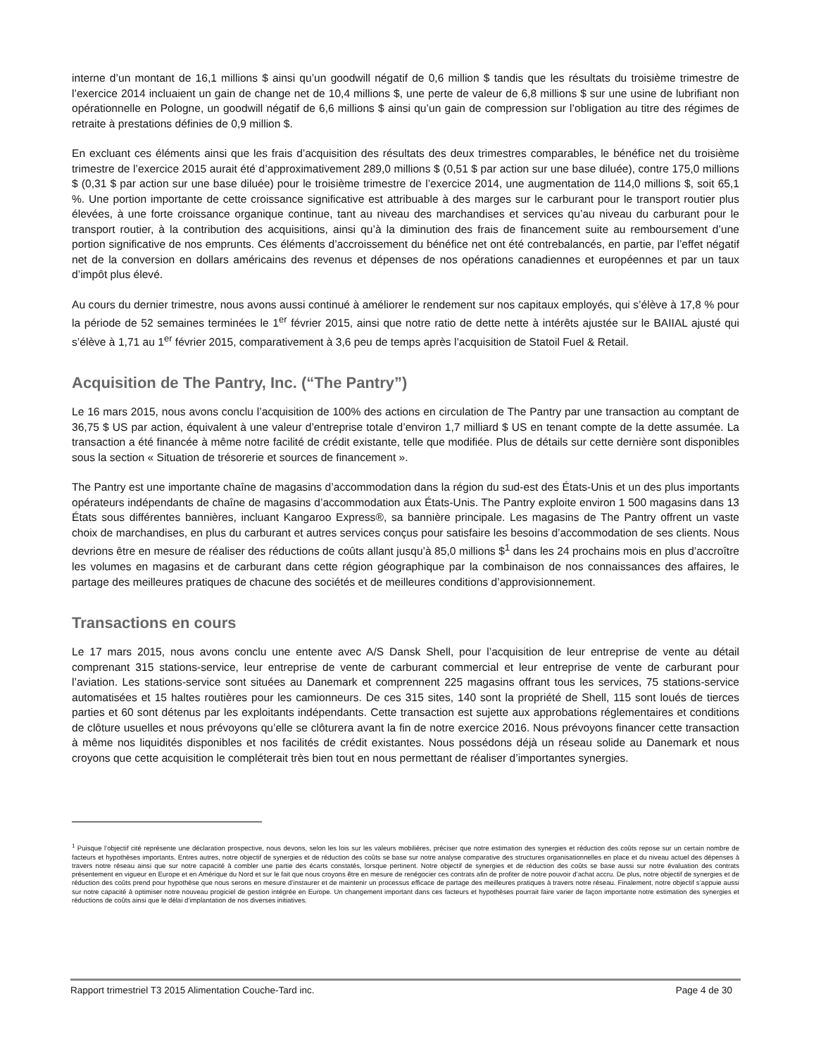interne d’un montant de 16,1 millions $ ainsi qu’un goodwill négatif de 0,6 million $ tandis que les résultats du troisième trimestre de l’exercice 2014 incluaient un gain de change net de 10,4 millions $, une perte de valeur de 6,8 millions $ sur une usine de lubrifiant non opérationnelle en Pologne, un goodwill négatif de 6,6 millions $ ainsi qu’un gain de compression sur l’obligation au titre des régimes de retraite à prestations définies de 0,9 million $.
En excluant ces éléments ainsi que les frais d’acquisition des résultats des deux trimestres comparables, le bénéfice net du troisième trimestre de l’exercice 2015 aurait été d’approximativement 289,0 millions $ (0,51 $ par action sur une base diluée), contre 175,0 millions $ (0,31 $ par action sur une base diluée) pour le troisième trimestre de l’exercice 2014, une augmentation de 114,0 millions $, soit 65,1 %. Une portion importante de cette croissance significative est attribuable à des marges sur le carburant pour le transport routier plus élevées, à une forte croissance organique continue, tant au niveau des marchandises et services qu’au niveau du carburant pour le transport routier, à la contribution des acquisitions, ainsi qu’à la diminution des frais de financement suite au remboursement d’une portion significative de nos emprunts. Ces éléments d’accroissement du bénéfice net ont été contrebalancés, en partie, par l’effet négatif net de la conversion en dollars américains des revenus et dépenses de nos opérations canadiennes et européennes et par un taux d’impôt plus élevé.
Au cours du dernier trimestre, nous avons aussi continué à améliorer le rendement sur nos capitaux employés, qui s’élève à 17,8 % pour la période de 52 semaines terminées le 1<sup>er</sup> février 2015, ainsi que notre ratio de dette nette à intérêts ajustée sur le BAIIAL ajusté qui s’élève à 1,71 au 1<sup>er</sup> février 2015, comparativement à 3,6 peu de temps après l’acquisition de Statoil Fuel & Retail.
Acquisition de The Pantry, Inc. (“The Pantry”)
Le 16 mars 2015, nous avons conclu l’acquisition de 100% des actions en circulation de The Pantry par une transaction au comptant de 36,75 $ US par action, équivalent à une valeur d’entreprise totale d’environ 1,7 milliard $ US en tenant compte de la dette assumée. La transaction a été financée à même notre facilité de crédit existante, telle que modifiée. Plus de détails sur cette dernière sont disponibles sous la section « Situation de trésorerie et sources de financement ».
The Pantry est une importante chaîne de magasins d’accommodation dans la région du sud-est des États-Unis et un des plus importants opérateurs indépendants de chaîne de magasins d’accommodation aux États-Unis. The Pantry exploite environ 1 500 magasins dans 13 États sous différentes bannières, incluant Kangaroo Express®, sa bannière principale. Les magasins de The Pantry offrent un vaste choix de marchandises, en plus du carburant et autres services conçus pour satisfaire les besoins d’accommodation de ses clients. Nous devrions être en mesure de réaliser des réductions de coûts allant jusqu’à 85,0 millions $<sup>1</sup> dans les 24 prochains mois en plus d’accroître les volumes en magasins et de carburant dans cette région géographique par la combinaison de nos connaissances des affaires, le partage des meilleures pratiques de chacune des sociétés et de meilleures conditions d’approvisionnement.
Transactions en cours
Le 17 mars 2015, nous avons conclu une entente avec A/S Dansk Shell, pour l’acquisition de leur entreprise de vente au détail comprenant 315 stations-service, leur entreprise de vente de carburant commercial et leur entreprise de vente de carburant pour l’aviation. Les stations-service sont situées au Danemark et comprennent 225 magasins offrant tous les services, 75 stations-service automatisées et 15 haltes routières pour les camionneurs. De ces 315 sites, 140 sont la propriété de Shell, 115 sont loués de tierces parties et 60 sont détenus par les exploitants indépendants. Cette transaction est sujette aux approbations réglementaires et conditions de clôture usuelles et nous prévoyons qu’elle se clôturera avant la fin de notre exercice 2016. Nous prévoyons financer cette transaction à même nos liquidités disponibles et nos facilités de crédit existantes. Nous possédons déjà un réseau solide au Danemark et nous croyons que cette acquisition le compléterait très bien tout en nous permettant de réaliser d’importantes synergies.
<sup>1</sup> Puisque l’objectif cité représente une déclaration prospective, nous devons, selon les lois sur les valeurs mobilières, préciser que notre estimation des synergies et réduction des coûts repose sur un certain nombre de facteurs et hypothèses importants. Entres autres, notre objectif de synergies et de réduction des coûts se base sur notre analyse comparative des structures organisationnelles en place et du niveau actuel des dépenses à travers notre réseau ainsi que sur notre capacité à combler une partie des écarts constatés, lorsque pertinent. Notre objectif de synergies et de réduction des coûts se base aussi sur notre évaluation des contrats présentement en vigueur en Europe et en Amérique du Nord et sur le fait que nous croyons être en mesure de renégocier ces contrats afin de profiter de notre pouvoir d’achat accru. De plus, notre objectif de synergies et de réduction des coûts prend pour hypothèse que nous serons en mesure d’instaurer et de maintenir un processus efficace de partage des meilleures pratiques à travers notre réseau. Finalement, notre objectif s’appuie aussi sur notre capacité à optimiser notre nouveau progiciel de gestion intégrée en Europe. Un changement important dans ces facteurs et hypothèses pourrait faire varier de façon importante notre estimation des synergies et réductions de coûts ainsi que le délai d’implantation de nos diverses initiatives.
Rapport trimestriel T3 2015 Alimentation Couche-Tard inc. Page 4 de 30